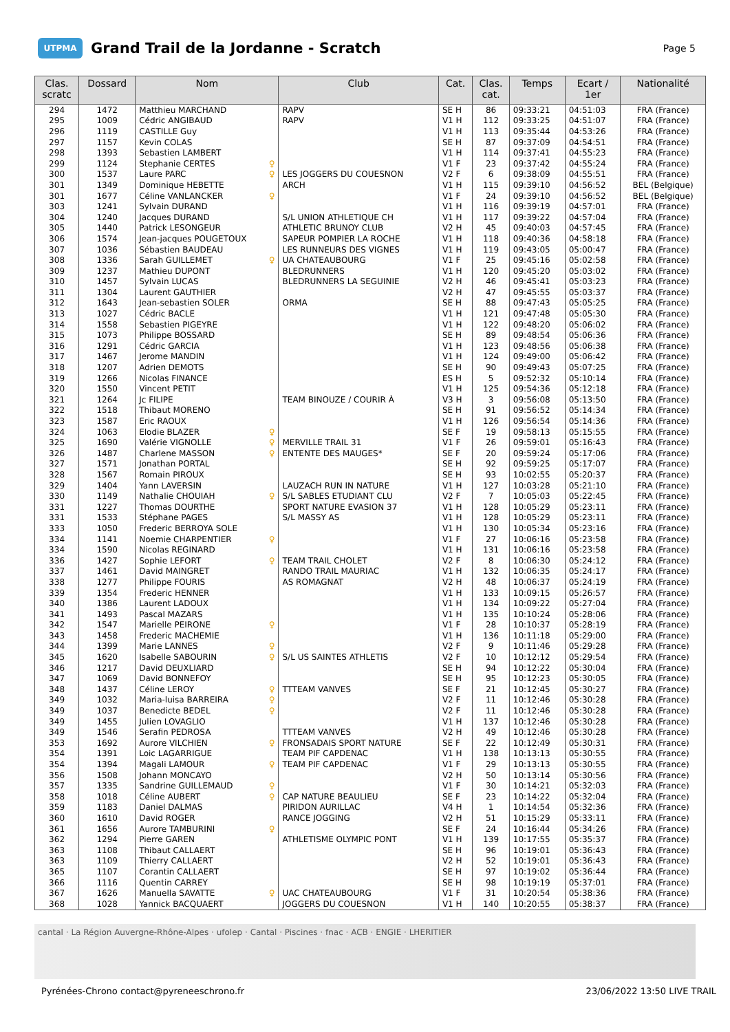UTPMA
Grand Trail de la Jordanne - Scratch
Page 5
| Clas. scratc | Dossard | Nom | Club | Cat. | Clas. cat. | Temps | Ecart / 1er | Nationalité |
| --- | --- | --- | --- | --- | --- | --- | --- | --- |
| 294 | 1472 | Matthieu MARCHAND | RAPV | SE H | 86 | 09:33:21 | 04:51:03 | FRA (France) |
| 295 | 1009 | Cédric ANGIBAUD | RAPV | V1 H | 112 | 09:33:25 | 04:51:07 | FRA (France) |
| 296 | 1119 | CASTILLE Guy | | V1 H | 113 | 09:35:44 | 04:53:26 | FRA (France) |
| 297 | 1157 | Kevin COLAS | | SE H | 87 | 09:37:09 | 04:54:51 | FRA (France) |
| 298 | 1393 | Sebastien LAMBERT | | V1 H | 114 | 09:37:41 | 04:55:23 | FRA (France) |
| 299 | 1124 | Stephanie CERTES ♀ | | V1 F | 23 | 09:37:42 | 04:55:24 | FRA (France) |
| 300 | 1537 | Laure PARC ♀ | LES JOGGERS DU COUESNON | V2 F | 6 | 09:38:09 | 04:55:51 | FRA (France) |
| 301 | 1349 | Dominique HEBETTE | ARCH | V1 H | 115 | 09:39:10 | 04:56:52 | BEL (Belgique) |
| 301 | 1677 | Céline VANLANCKER ♀ | | V1 F | 24 | 09:39:10 | 04:56:52 | BEL (Belgique) |
| 303 | 1241 | Sylvain DURAND | | V1 H | 116 | 09:39:19 | 04:57:01 | FRA (France) |
| 304 | 1240 | Jacques DURAND | S/L UNION ATHLETIQUE CH | V1 H | 117 | 09:39:22 | 04:57:04 | FRA (France) |
| 305 | 1440 | Patrick LESONGEUR | ATHLETIC BRUNOY CLUB | V2 H | 45 | 09:40:03 | 04:57:45 | FRA (France) |
| 306 | 1574 | Jean-jacques POUGETOUX | SAPEUR POMPIER LA ROCHE | V1 H | 118 | 09:40:36 | 04:58:18 | FRA (France) |
| 307 | 1036 | Sébastien BAUDEAU | LES RUNNEURS DES VIGNES | V1 H | 119 | 09:43:05 | 05:00:47 | FRA (France) |
| 308 | 1336 | Sarah GUILLEMET ♀ | UA CHATEAUBOURG | V1 F | 25 | 09:45:16 | 05:02:58 | FRA (France) |
| 309 | 1237 | Mathieu DUPONT | BLEDRUNNERS | V1 H | 120 | 09:45:20 | 05:03:02 | FRA (France) |
| 310 | 1457 | Sylvain LUCAS | BLEDRUNNERS LA SEGUINIE | V2 H | 46 | 09:45:41 | 05:03:23 | FRA (France) |
| 311 | 1304 | Laurent GAUTHIER | | V2 H | 47 | 09:45:55 | 05:03:37 | FRA (France) |
| 312 | 1643 | Jean-sebastien SOLER | ORMA | SE H | 88 | 09:47:43 | 05:05:25 | FRA (France) |
| 313 | 1027 | Cédric BACLE | | V1 H | 121 | 09:47:48 | 05:05:30 | FRA (France) |
| 314 | 1558 | Sebastien PIGEYRE | | V1 H | 122 | 09:48:20 | 05:06:02 | FRA (France) |
| 315 | 1073 | Philippe BOSSARD | | SE H | 89 | 09:48:54 | 05:06:36 | FRA (France) |
| 316 | 1291 | Cédric GARCIA | | V1 H | 123 | 09:48:56 | 05:06:38 | FRA (France) |
| 317 | 1467 | Jerome MANDIN | | V1 H | 124 | 09:49:00 | 05:06:42 | FRA (France) |
| 318 | 1207 | Adrien DEMOTS | | SE H | 90 | 09:49:43 | 05:07:25 | FRA (France) |
| 319 | 1266 | Nicolas FINANCE | | ES H | 5 | 09:52:32 | 05:10:14 | FRA (France) |
| 320 | 1550 | Vincent PETIT | | V1 H | 125 | 09:54:36 | 05:12:18 | FRA (France) |
| 321 | 1264 | Jc FILIPE | TEAM BINOUZE / COURIR À | V3 H | 3 | 09:56:08 | 05:13:50 | FRA (France) |
| 322 | 1518 | Thibaut MORENO | | SE H | 91 | 09:56:52 | 05:14:34 | FRA (France) |
| 323 | 1587 | Eric RAOUX | | V1 H | 126 | 09:56:54 | 05:14:36 | FRA (France) |
| 324 | 1063 | Elodie BLAZER ♀ | | SE F | 19 | 09:58:13 | 05:15:55 | FRA (France) |
| 325 | 1690 | Valérie VIGNOLLE ♀ | MERVILLE TRAIL 31 | V1 F | 26 | 09:59:01 | 05:16:43 | FRA (France) |
| 326 | 1487 | Charlene MASSON ♀ | ENTENTE DES MAUGES* | SE F | 20 | 09:59:24 | 05:17:06 | FRA (France) |
| 327 | 1571 | Jonathan PORTAL | | SE H | 92 | 09:59:25 | 05:17:07 | FRA (France) |
| 328 | 1567 | Romain PIROUX | | SE H | 93 | 10:02:55 | 05:20:37 | FRA (France) |
| 329 | 1404 | Yann LAVERSIN | LAUZACH RUN IN NATURE | V1 H | 127 | 10:03:28 | 05:21:10 | FRA (France) |
| 330 | 1149 | Nathalie CHOUIAH ♀ | S/L SABLES ETUDIANT CLU | V2 F | 7 | 10:05:03 | 05:22:45 | FRA (France) |
| 331 | 1227 | Thomas DOURTHE | SPORT NATURE EVASION 37 | V1 H | 128 | 10:05:29 | 05:23:11 | FRA (France) |
| 331 | 1533 | Stéphane PAGES | S/L MASSY AS | V1 H | 128 | 10:05:29 | 05:23:11 | FRA (France) |
| 333 | 1050 | Frederic BERROYA SOLE | | V1 H | 130 | 10:05:34 | 05:23:16 | FRA (France) |
| 334 | 1141 | Noemie CHARPENTIER ♀ | | V1 F | 27 | 10:06:16 | 05:23:58 | FRA (France) |
| 334 | 1590 | Nicolas REGINARD | | V1 H | 131 | 10:06:16 | 05:23:58 | FRA (France) |
| 336 | 1427 | Sophie LEFORT ♀ | TEAM TRAIL CHOLET | V2 F | 8 | 10:06:30 | 05:24:12 | FRA (France) |
| 337 | 1461 | David MAINGRET | RANDO TRAIL MAURIAC | V1 H | 132 | 10:06:35 | 05:24:17 | FRA (France) |
| 338 | 1277 | Philippe FOURIS | AS ROMAGNAT | V2 H | 48 | 10:06:37 | 05:24:19 | FRA (France) |
| 339 | 1354 | Frederic HENNER | | V1 H | 133 | 10:09:15 | 05:26:57 | FRA (France) |
| 340 | 1386 | Laurent LADOUX | | V1 H | 134 | 10:09:22 | 05:27:04 | FRA (France) |
| 341 | 1493 | Pascal MAZARS | | V1 H | 135 | 10:10:24 | 05:28:06 | FRA (France) |
| 342 | 1547 | Marielle PEIRONE ♀ | | V1 F | 28 | 10:10:37 | 05:28:19 | FRA (France) |
| 343 | 1458 | Frederic MACHEMIE | | V1 H | 136 | 10:11:18 | 05:29:00 | FRA (France) |
| 344 | 1399 | Marie LANNES ♀ | | V2 F | 9 | 10:11:46 | 05:29:28 | FRA (France) |
| 345 | 1620 | Isabelle SABOURIN ♀ | S/L US SAINTES ATHLETIS | V2 F | 10 | 10:12:12 | 05:29:54 | FRA (France) |
| 346 | 1217 | David DEUXLIARD | | SE H | 94 | 10:12:22 | 05:30:04 | FRA (France) |
| 347 | 1069 | David BONNEFOY | | SE H | 95 | 10:12:23 | 05:30:05 | FRA (France) |
| 348 | 1437 | Céline LEROY ♀ | TTTEAM VANVES | SE F | 21 | 10:12:45 | 05:30:27 | FRA (France) |
| 349 | 1032 | Maria-luisa BARREIRA ♀ | | V2 F | 11 | 10:12:46 | 05:30:28 | FRA (France) |
| 349 | 1037 | Benedicte BEDEL ♀ | | V2 F | 11 | 10:12:46 | 05:30:28 | FRA (France) |
| 349 | 1455 | Julien LOVAGLIO | | V1 H | 137 | 10:12:46 | 05:30:28 | FRA (France) |
| 349 | 1546 | Serafin PEDROSA | TTTEAM VANVES | V2 H | 49 | 10:12:46 | 05:30:28 | FRA (France) |
| 353 | 1692 | Aurore VILCHIEN ♀ | FRONSADAIS SPORT NATURE | SE F | 22 | 10:12:49 | 05:30:31 | FRA (France) |
| 354 | 1391 | Loic LAGARRIGUE | TEAM PIF CAPDENAC | V1 H | 138 | 10:13:13 | 05:30:55 | FRA (France) |
| 354 | 1394 | Magali LAMOUR ♀ | TEAM PIF CAPDENAC | V1 F | 29 | 10:13:13 | 05:30:55 | FRA (France) |
| 356 | 1508 | Johann MONCAYO | | V2 H | 50 | 10:13:14 | 05:30:56 | FRA (France) |
| 357 | 1335 | Sandrine GUILLEMAUD ♀ | | V1 F | 30 | 10:14:21 | 05:32:03 | FRA (France) |
| 358 | 1018 | Céline AUBERT ♀ | CAP NATURE BEAULIEU | SE F | 23 | 10:14:22 | 05:32:04 | FRA (France) |
| 359 | 1183 | Daniel DALMAS | PIRIDON AURILLAC | V4 H | 1 | 10:14:54 | 05:32:36 | FRA (France) |
| 360 | 1610 | David ROGER | RANCE JOGGING | V2 H | 51 | 10:15:29 | 05:33:11 | FRA (France) |
| 361 | 1656 | Aurore TAMBURINI ♀ | | SE F | 24 | 10:16:44 | 05:34:26 | FRA (France) |
| 362 | 1294 | Pierre GAREN | ATHLETISME OLYMPIC PONT | V1 H | 139 | 10:17:55 | 05:35:37 | FRA (France) |
| 363 | 1108 | Thibaut CALLAERT | | SE H | 96 | 10:19:01 | 05:36:43 | FRA (France) |
| 363 | 1109 | Thierry CALLAERT | | V2 H | 52 | 10:19:01 | 05:36:43 | FRA (France) |
| 365 | 1107 | Corantin CALLAERT | | SE H | 97 | 10:19:02 | 05:36:44 | FRA (France) |
| 366 | 1116 | Quentin CARREY | | SE H | 98 | 10:19:19 | 05:37:01 | FRA (France) |
| 367 | 1626 | Manuella SAVATTE ♀ | UAC CHATEAUBOURG | V1 F | 31 | 10:20:54 | 05:38:36 | FRA (France) |
| 368 | 1028 | Yannick BACQUAERT | JOGGERS DU COUESNON | V1 H | 140 | 10:20:55 | 05:38:37 | FRA (France) |
cantal · La Région Auvergne-Rhône-Alpes · ufolep · Cantal · Piscines · fnac · ACB · ENGIE · LHERITIER
Pyrénées-Chrono contact@pyreneeschrono.fr 23/06/2022 13:50 LIVE TRAIL